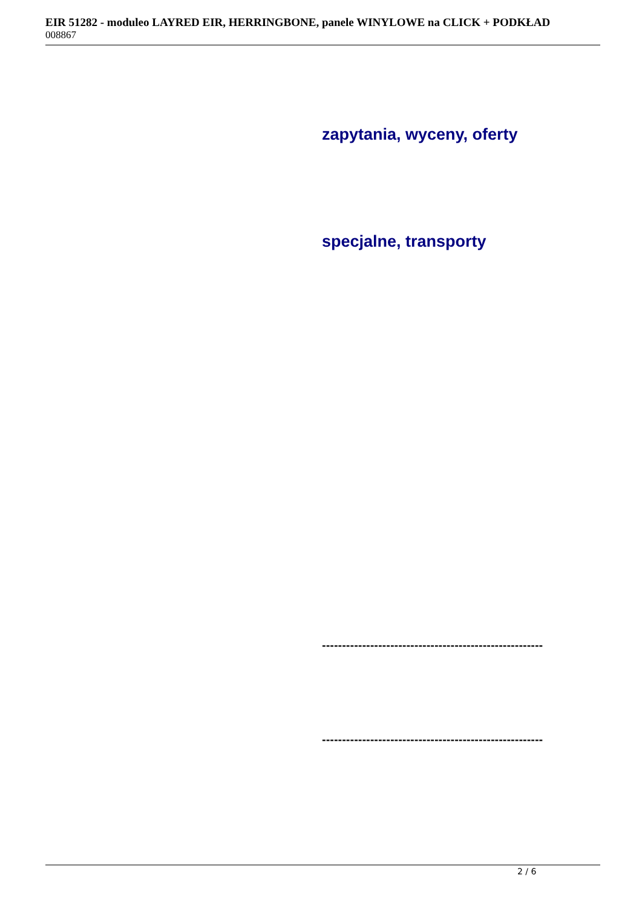EIR 51282 - moduleo LAYRED EIR, HERRINGBONE, panele WINYLOWE na CLICK + PODKŁAD
008867
zapytania, wyceny, oferty
specjalne, transporty
-------------------------------------------------------
-------------------------------------------------------
2 / 6